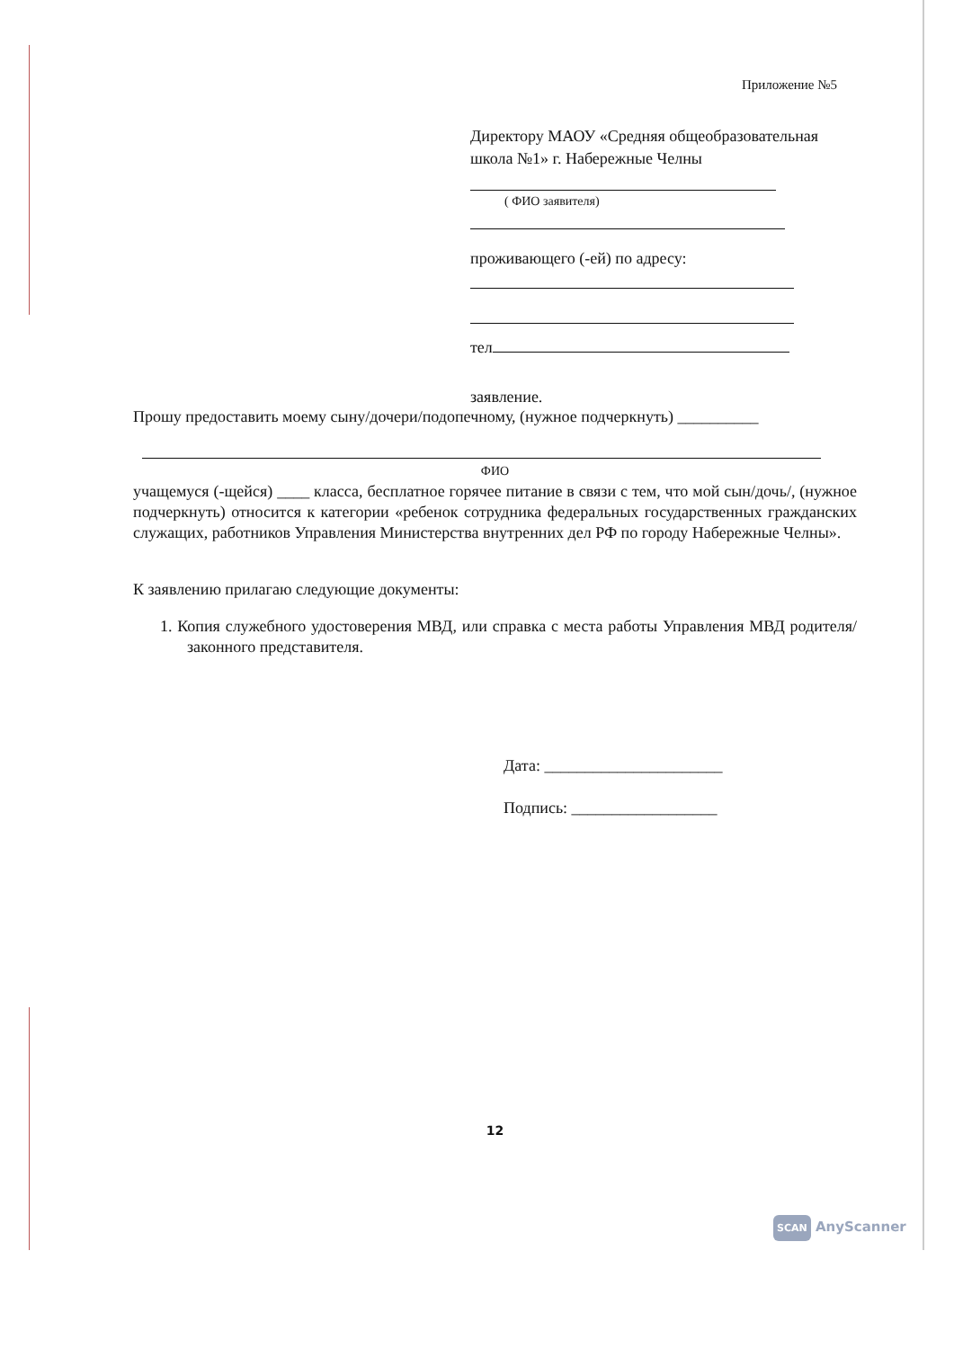Приложение №5
Директору МАОУ «Средняя общеобразовательная школа №1» г. Набережные Челны
( ФИО заявителя)
проживающего (-ей) по адресу:
тел
заявление.
Прошу предоставить моему сыну/дочери/подопечному, (нужное подчеркнуть) __________
ФИО
учащемуся (-щейся) ____ класса, бесплатное горячее питание в связи с тем, что мой сын/дочь/, (нужное подчеркнуть) относится к категории «ребенок сотрудника федеральных государственных гражданских служащих, работников Управления Министерства внутренних дел РФ по городу Набережные Челны».
К заявлению прилагаю следующие документы:
1. Копия служебного удостоверения МВД, или справка с места работы Управления МВД родителя/законного представителя.
Дата: ______________________
Подпись: __________________
12
SCAN AnyScanner